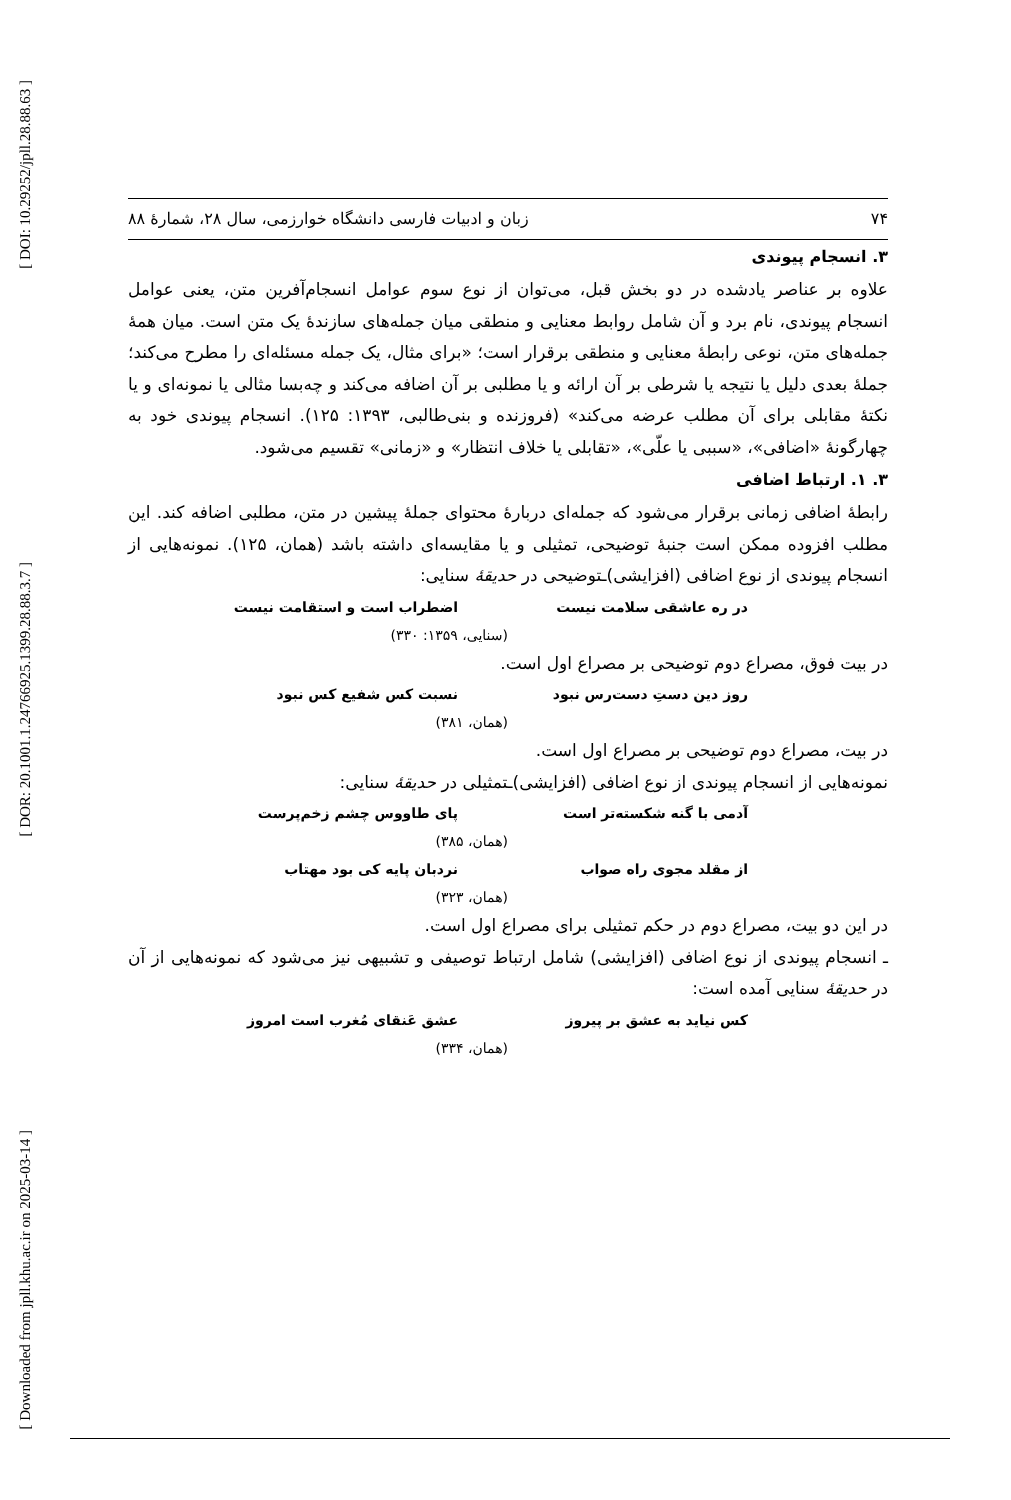[ DOI: 10.29252/jpll.28.88.63 ]
[ DOR: 20.1001.1.24766925.1399.28.88.3.7 ]
[ Downloaded from jpll.khu.ac.ir on 2025-03-14 ]
۷۴ زبان و ادبیات فارسی دانشگاه خوارزمی، سال ۲۸، شمارۀ ۸۸
۳. انسجام پیوندی
علاوه بر عناصر یادشده در دو بخش قبل، می‌توان از نوع سوم عوامل انسجام‌آفرین متن، یعنی عوامل انسجام پیوندی، نام برد و آن شامل روابط معنایی و منطقی میان جمله‌های سازندۀ یک متن است. میان همۀ جمله‌های متن، نوعی رابطۀ معنایی و منطقی برقرار است؛ «برای مثال، یک جمله مسئله‌ای را مطرح می‌کند؛ جملۀ بعدی دلیل یا نتیجه یا شرطی بر آن ارائه و یا مطلبی بر آن اضافه می‌کند و چه‌بسا مثالی یا نمونه‌ای و یا نکتۀ مقابلی برای آن مطلب عرضه می‌کند» (فروزنده و بنی‌طالبی، ۱۳۹۳: ۱۲۵). انسجام پیوندی خود به چهارگونۀ «اضافی»، «سببی یا علّی»، «تقابلی یا خلاف انتظار» و «زمانی» تقسیم می‌شود.
۳. ۱. ارتباط اضافی
رابطۀ اضافی زمانی برقرار می‌شود که جمله‌ای دربارۀ محتوای جملۀ پیشین در متن، مطلبی اضافه کند. این مطلب افزوده ممکن است جنبۀ توضیحی، تمثیلی و یا مقایسه‌ای داشته باشد (همان، ۱۲۵). نمونه‌هایی از انسجام پیوندی از نوع اضافی (افزایشی)ـتوضیحی در حدیقۀ سنایی:
در ره عاشقی سلامت نیست اضطراب است و استقامت نیست
(سنایی، ۱۳۵۹: ۳۳۰)
در بیت فوق، مصراع دوم توضیحی بر مصراع اول است.
روز دین دستِ دست‌رس نبود نسبت کس شفیع کس نبود
(همان، ۳۸۱)
در بیت، مصراع دوم توضیحی بر مصراع اول است.
نمونه‌هایی از انسجام پیوندی از نوع اضافی (افزایشی)ـتمثیلی در حدیقۀ سنایی:
آدمی با گنه شکسته‌تر است پای طاووس چشم زخم‌پرست
(همان، ۳۸۵)
از مقلد مجوی راه صواب نردبان پایه کی بود مهتاب
(همان، ۳۲۳)
در این دو بیت، مصراع دوم در حکم تمثیلی برای مصراع اول است.
ـ انسجام پیوندی از نوع اضافی (افزایشی) شامل ارتباط توصیفی و تشبیهی نیز می‌شود که نمونه‌هایی از آن در حدیقۀ سنایی آمده است:
کس نیاید به عشق بر پیروز عشق عَنقای مُغرب است امروز
(همان، ۳۳۴)